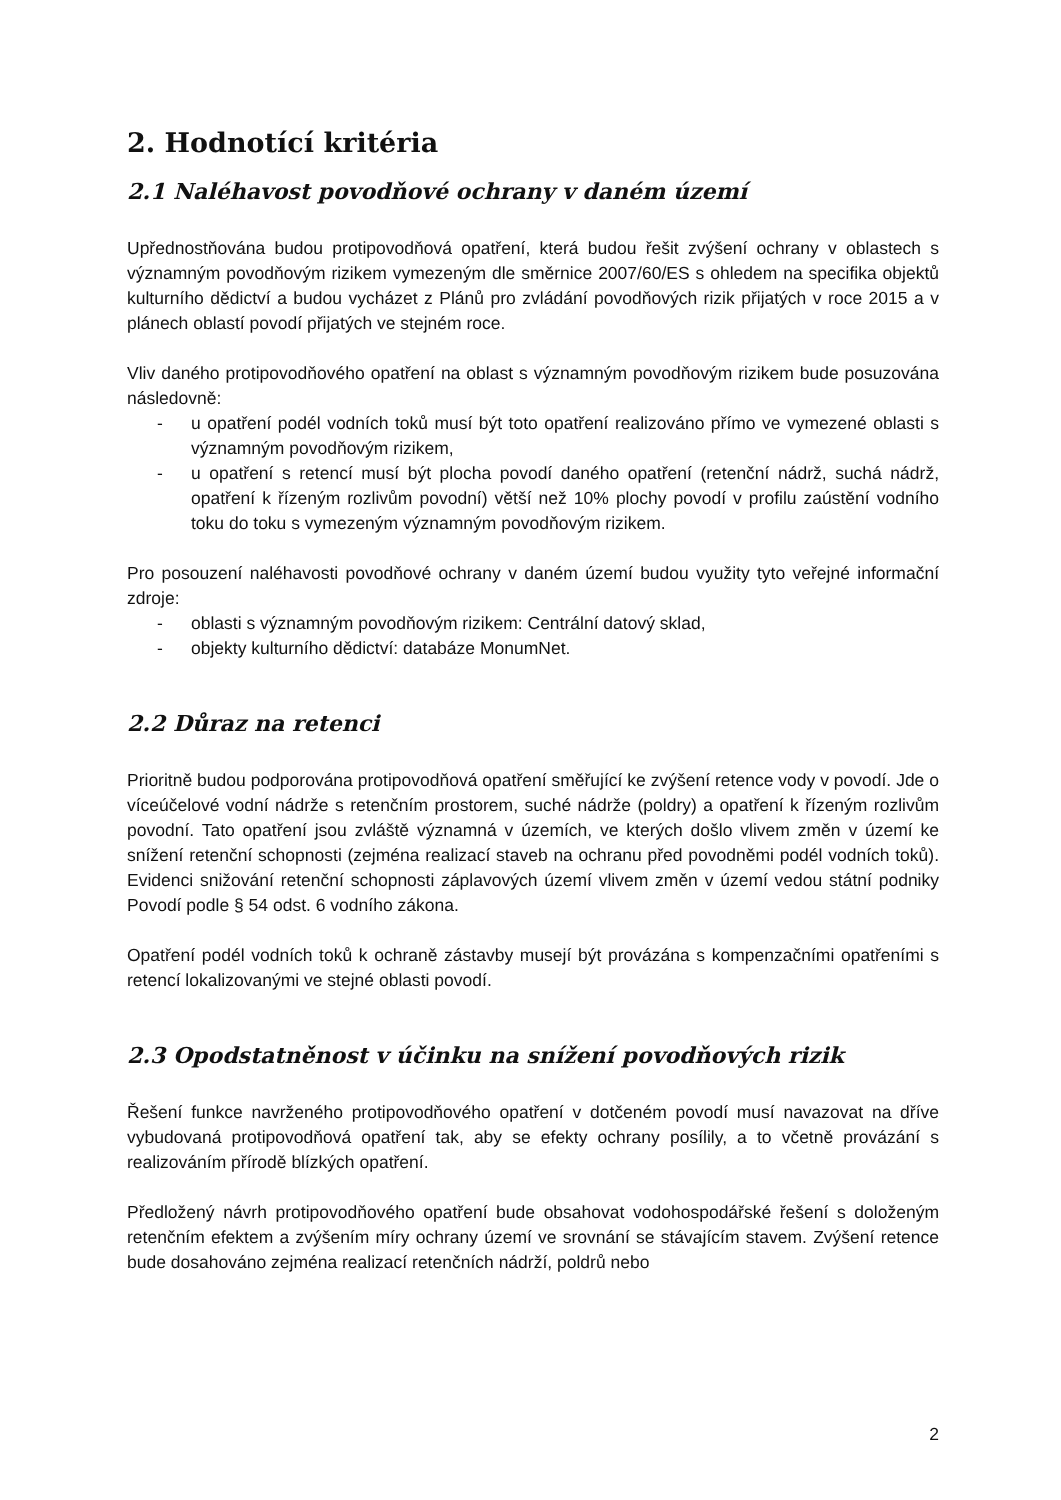2. Hodnotící kritéria
2.1 Naléhavost povodňové ochrany v daném území
Upřednostňována budou protipovodňová opatření, která budou řešit zvýšení ochrany v oblastech s významným povodňovým rizikem vymezeným dle směrnice 2007/60/ES s ohledem na specifika objektů kulturního dědictví a budou vycházet z Plánů pro zvládání povodňových rizik přijatých v roce 2015 a v plánech oblastí povodí přijatých ve stejném roce.
Vliv daného protipovodňového opatření na oblast s významným povodňovým rizikem bude posuzována následovně:
- u opatření podél vodních toků musí být toto opatření realizováno přímo ve vymezené oblasti s významným povodňovým rizikem,
- u opatření s retencí musí být plocha povodí daného opatření (retenční nádrž, suchá nádrž, opatření k řízeným rozlivům povodní) větší než 10% plochy povodí v profilu zaústění vodního toku do toku s vymezeným významným povodňovým rizikem.
Pro posouzení naléhavosti povodňové ochrany v daném území budou využity tyto veřejné informační zdroje:
- oblasti s významným povodňovým rizikem: Centrální datový sklad,
- objekty kulturního dědictví: databáze MonumNet.
2.2 Důraz na retenci
Prioritně budou podporována protipovodňová opatření směřující ke zvýšení retence vody v povodí. Jde o víceúčelové vodní nádrže s retenčním prostorem, suché nádrže (poldry) a opatření k řízeným rozlivům povodní. Tato opatření jsou zvláště významná v územích, ve kterých došlo vlivem změn v území ke snížení retenční schopnosti (zejména realizací staveb na ochranu před povodněmi podél vodních toků). Evidenci snižování retenční schopnosti záplavových území vlivem změn v území vedou státní podniky Povodí podle § 54 odst. 6 vodního zákona.
Opatření podél vodních toků k ochraně zástavby musejí být provázána s kompenzačními opatřeními s retencí lokalizovanými ve stejné oblasti povodí.
2.3 Opodstatněnost v účinku na snížení povodňových rizik
Řešení funkce navrženého protipovodňového opatření v dotčeném povodí musí navazovat na dříve vybudovaná protipovodňová opatření tak, aby se efekty ochrany posílily, a to včetně provázání s realizováním přírodě blízkých opatření.
Předložený návrh protipovodňového opatření bude obsahovat vodohospodářské řešení s doloženým retenčním efektem a zvýšením míry ochrany území ve srovnání se stávajícím stavem. Zvýšení retence bude dosahováno zejména realizací retenčních nádrží, poldrů nebo
2